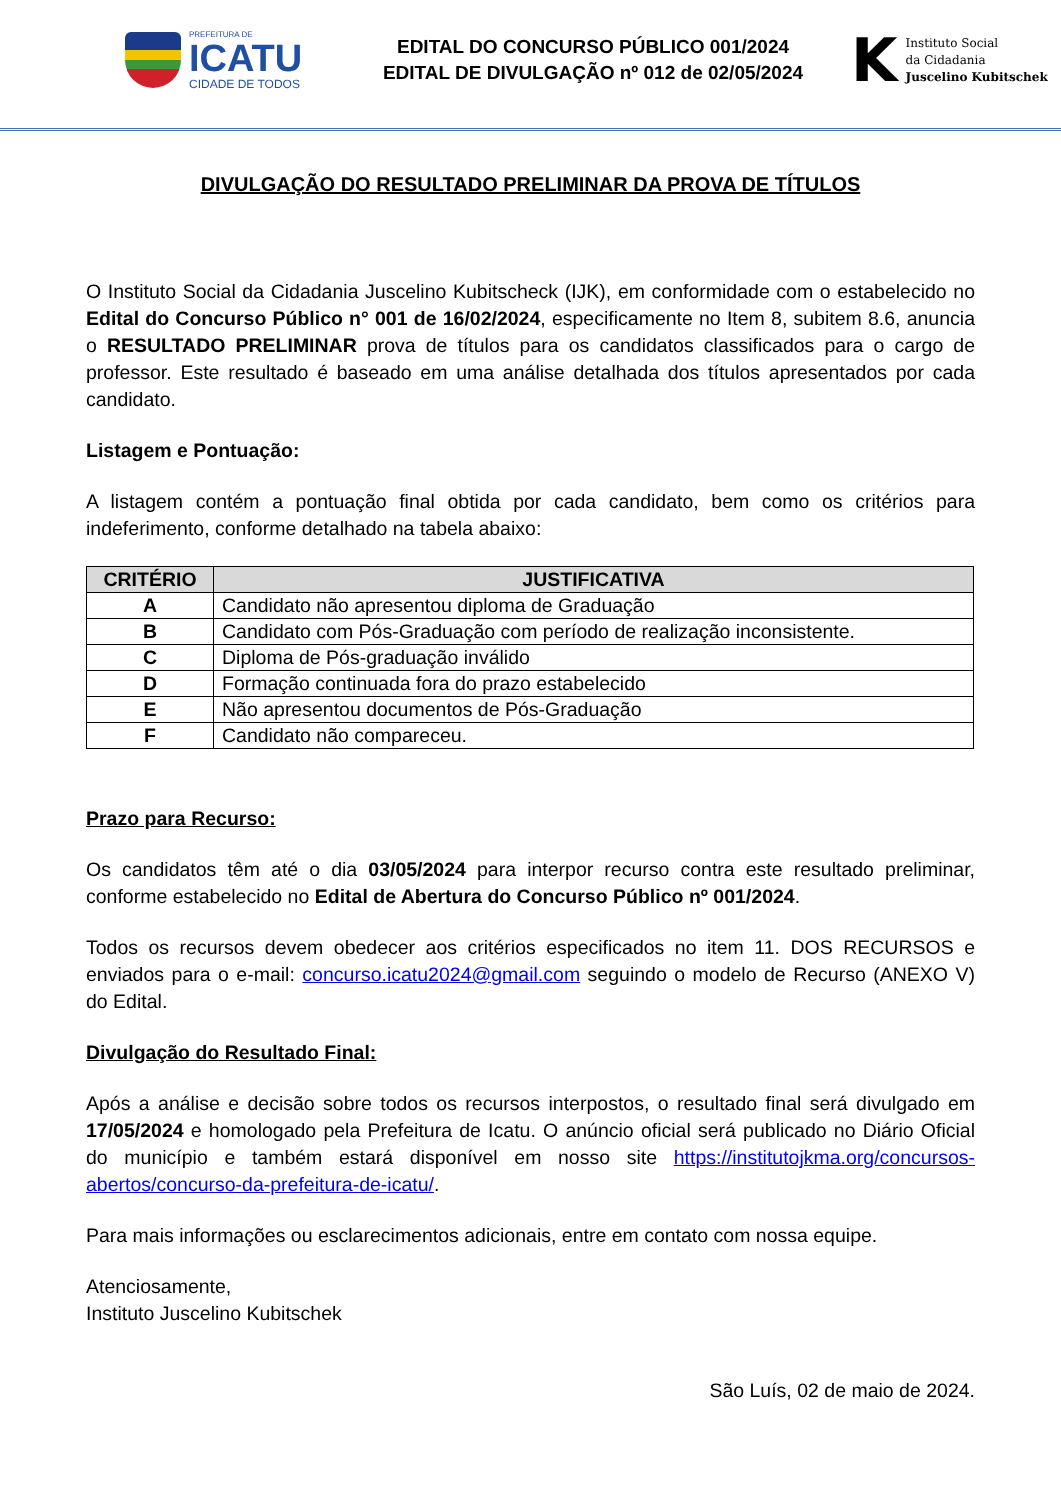PREFEITURA DE
ICATU
CIDADE DE TODOS
EDITAL DO CONCURSO PÚBLICO 001/2024
EDITAL DE DIVULGAÇÃO nº 012 de 02/05/2024
K
Instituto Social
da Cidadania
Juscelino Kubitschek
DIVULGAÇÃO DO RESULTADO PRELIMINAR DA PROVA DE TÍTULOS
O Instituto Social da Cidadania Juscelino Kubitscheck (IJK), em conformidade com o estabelecido no Edital do Concurso Público n° 001 de 16/02/2024, especificamente no Item 8, subitem 8.6, anuncia o RESULTADO PRELIMINAR prova de títulos para os candidatos classificados para o cargo de professor. Este resultado é baseado em uma análise detalhada dos títulos apresentados por cada candidato.
Listagem e Pontuação:
A listagem contém a pontuação final obtida por cada candidato, bem como os critérios para indeferimento, conforme detalhado na tabela abaixo:
| CRITÉRIO | JUSTIFICATIVA |
| --- | --- |
| A | Candidato não apresentou diploma de Graduação |
| B | Candidato com Pós-Graduação com período de realização inconsistente. |
| C | Diploma de Pós-graduação inválido |
| D | Formação continuada fora do prazo estabelecido |
| E | Não apresentou documentos de Pós-Graduação |
| F | Candidato não compareceu. |
Prazo para Recurso:
Os candidatos têm até o dia 03/05/2024 para interpor recurso contra este resultado preliminar, conforme estabelecido no Edital de Abertura do Concurso Público nº 001/2024.
Todos os recursos devem obedecer aos critérios especificados no item 11. DOS RECURSOS e enviados para o e-mail: concurso.icatu2024@gmail.com seguindo o modelo de Recurso (ANEXO V) do Edital.
Divulgação do Resultado Final:
Após a análise e decisão sobre todos os recursos interpostos, o resultado final será divulgado em 17/05/2024 e homologado pela Prefeitura de Icatu. O anúncio oficial será publicado no Diário Oficial do município e também estará disponível em nosso site https://institutojkma.org/concursos-abertos/concurso-da-prefeitura-de-icatu/.
Para mais informações ou esclarecimentos adicionais, entre em contato com nossa equipe.
Atenciosamente,
Instituto Juscelino Kubitschek
São Luís, 02 de maio de 2024.